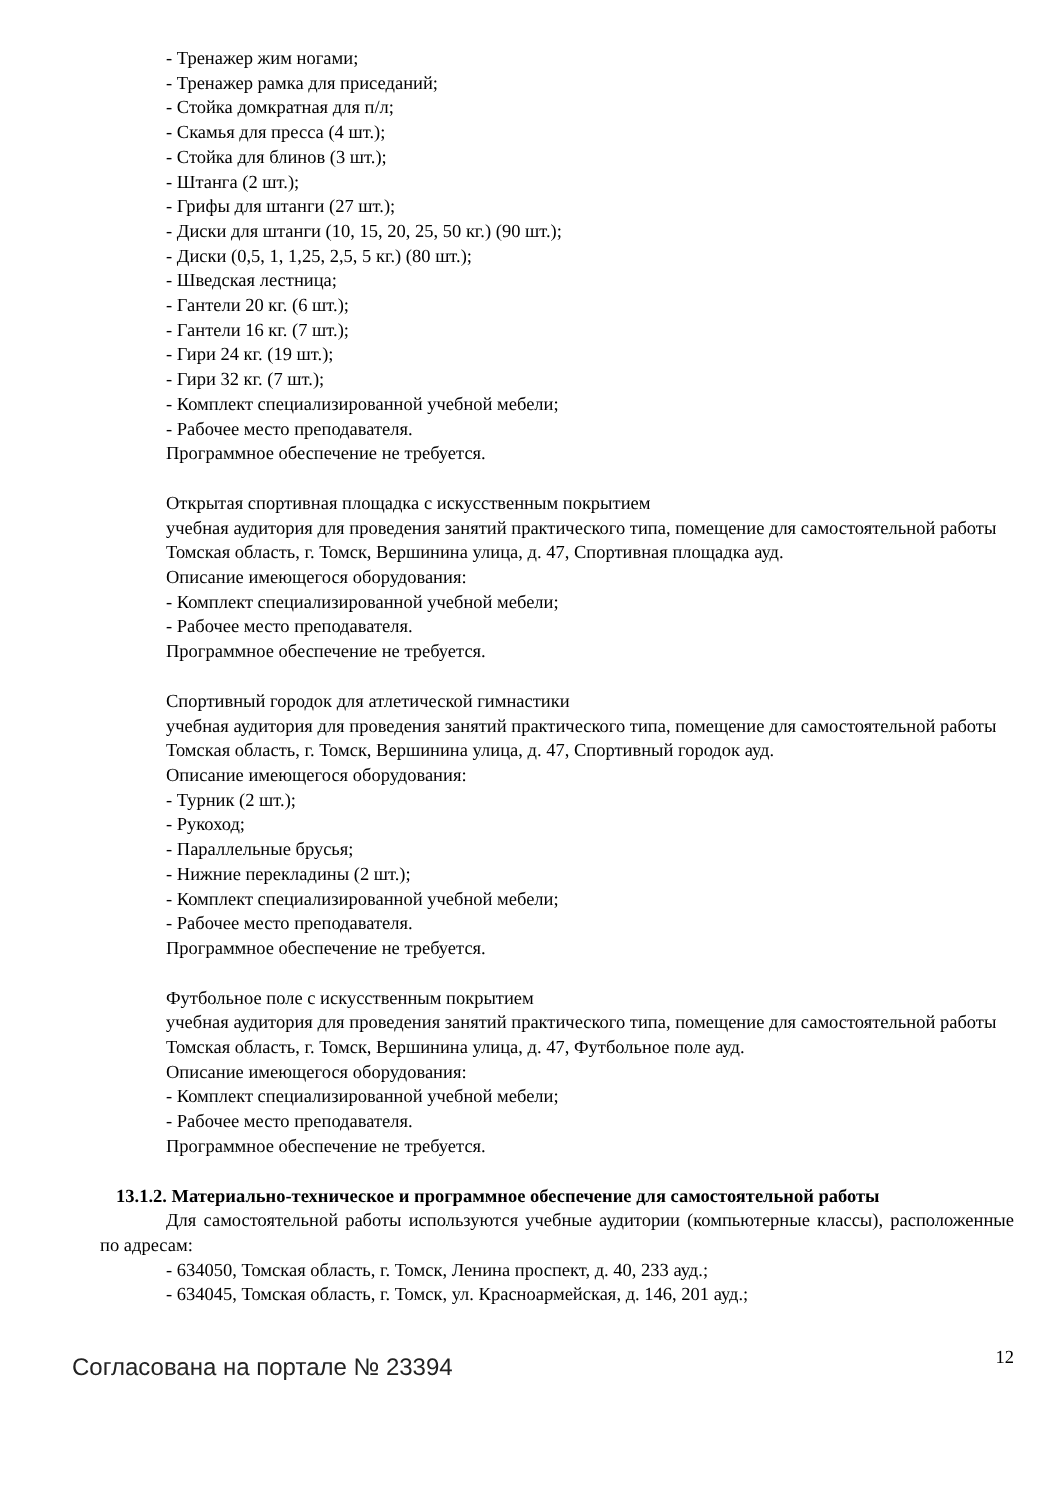- Тренажер жим ногами;
- Тренажер рамка для приседаний;
- Стойка домкратная для п/л;
- Скамья для пресса (4 шт.);
- Стойка для блинов (3 шт.);
- Штанга (2 шт.);
- Грифы для штанги (27 шт.);
- Диски для штанги (10, 15, 20, 25, 50 кг.) (90 шт.);
- Диски (0,5, 1, 1,25, 2,5, 5 кг.) (80 шт.);
- Шведская лестница;
- Гантели 20 кг. (6 шт.);
- Гантели 16 кг. (7 шт.);
- Гири 24 кг. (19 шт.);
- Гири 32 кг. (7 шт.);
- Комплект специализированной учебной мебели;
- Рабочее место преподавателя.
Программное обеспечение не требуется.
Открытая спортивная площадка с искусственным покрытием
учебная аудитория для проведения занятий практического типа, помещение для самостоятельной работы
Томская область, г. Томск, Вершинина улица, д. 47, Спортивная площадка ауд.
Описание имеющегося оборудования:
- Комплект специализированной учебной мебели;
- Рабочее место преподавателя.
Программное обеспечение не требуется.
Спортивный городок для атлетической гимнастики
учебная аудитория для проведения занятий практического типа, помещение для самостоятельной работы
Томская область, г. Томск, Вершинина улица, д. 47, Спортивный городок ауд.
Описание имеющегося оборудования:
- Турник (2 шт.);
- Рукоход;
- Параллельные брусья;
- Нижние перекладины (2 шт.);
- Комплект специализированной учебной мебели;
- Рабочее место преподавателя.
Программное обеспечение не требуется.
Футбольное поле с искусственным покрытием
учебная аудитория для проведения занятий практического типа, помещение для самостоятельной работы
Томская область, г. Томск, Вершинина улица, д. 47, Футбольное поле ауд.
Описание имеющегося оборудования:
- Комплект специализированной учебной мебели;
- Рабочее место преподавателя.
Программное обеспечение не требуется.
13.1.2. Материально-техническое и программное обеспечение для самостоятельной работы
Для самостоятельной работы используются учебные аудитории (компьютерные классы), расположенные по адресам:
- 634050, Томская область, г. Томск, Ленина проспект, д. 40, 233 ауд.;
- 634045, Томская область, г. Томск, ул. Красноармейская, д. 146, 201 ауд.;
Согласована на портале № 23394
12